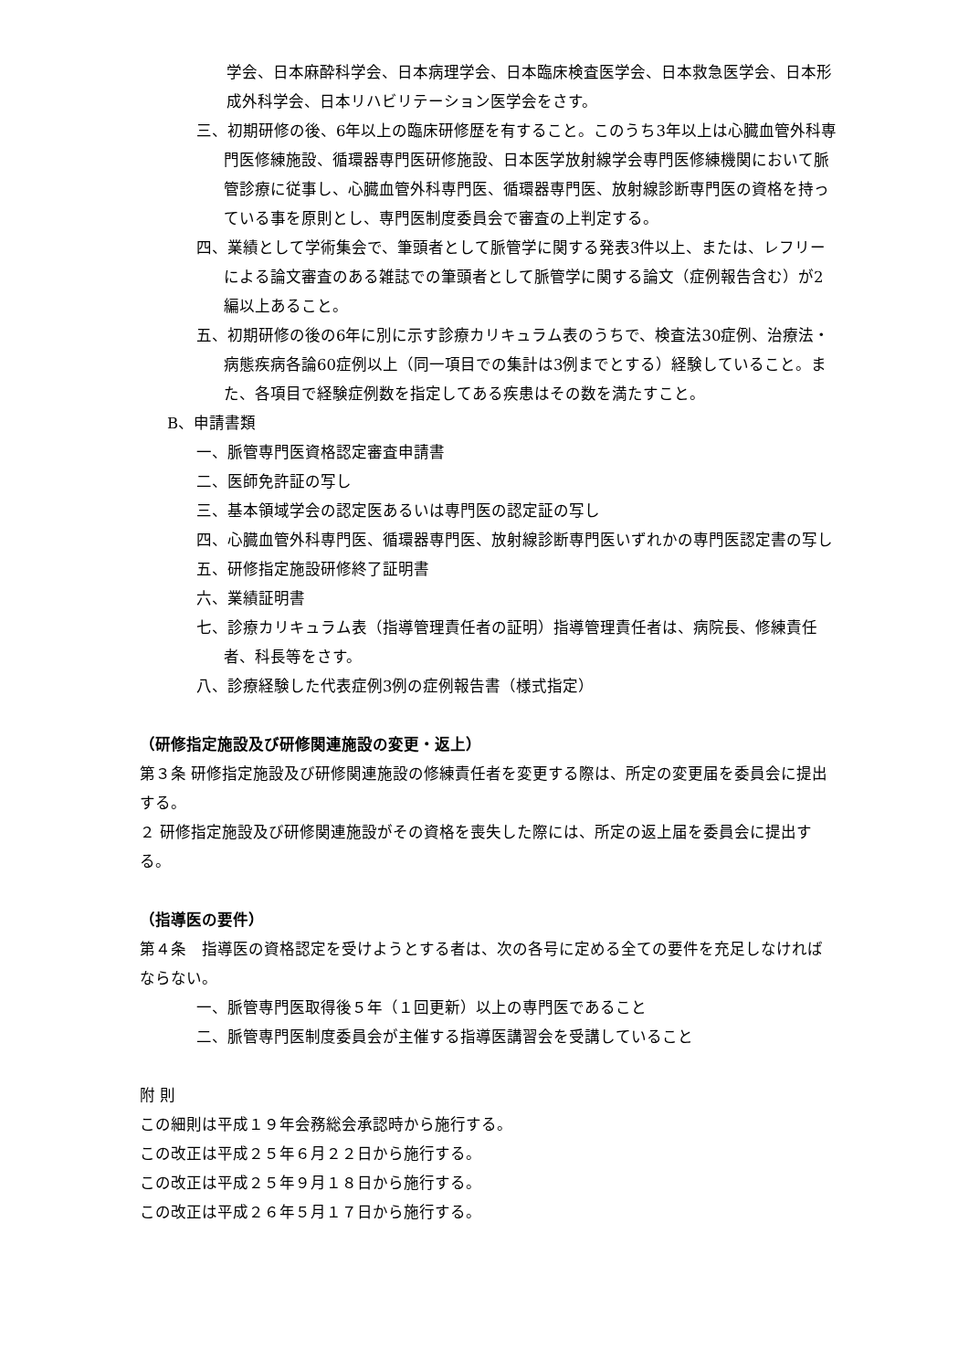学会、日本麻酔科学会、日本病理学会、日本臨床検査医学会、日本救急医学会、日本形成外科学会、日本リハビリテーション医学会をさす。
三、初期研修の後、6年以上の臨床研修歴を有すること。このうち3年以上は心臓血管外科専門医修練施設、循環器専門医研修施設、日本医学放射線学会専門医修練機関において脈管診療に従事し、心臓血管外科専門医、循環器専門医、放射線診断専門医の資格を持っている事を原則とし、専門医制度委員会で審査の上判定する。
四、業績として学術集会で、筆頭者として脈管学に関する発表3件以上、または、レフリーによる論文審査のある雑誌での筆頭者として脈管学に関する論文（症例報告含む）が2編以上あること。
五、初期研修の後の6年に別に示す診療カリキュラム表のうちで、検査法30症例、治療法・病態疾病各論60症例以上（同一項目での集計は3例までとする）経験していること。また、各項目で経験症例数を指定してある疾患はその数を満たすこと。
B、申請書類
一、脈管専門医資格認定審査申請書
二、医師免許証の写し
三、基本領域学会の認定医あるいは専門医の認定証の写し
四、心臓血管外科専門医、循環器専門医、放射線診断専門医いずれかの専門医認定書の写し
五、研修指定施設研修終了証明書
六、業績証明書
七、診療カリキュラム表（指導管理責任者の証明）指導管理責任者は、病院長、修練責任者、科長等をさす。
八、診療経験した代表症例3例の症例報告書（様式指定）
（研修指定施設及び研修関連施設の変更・返上）
第３条 研修指定施設及び研修関連施設の修練責任者を変更する際は、所定の変更届を委員会に提出する。
２ 研修指定施設及び研修関連施設がその資格を喪失した際には、所定の返上届を委員会に提出する。
（指導医の要件）
第４条　指導医の資格認定を受けようとする者は、次の各号に定める全ての要件を充足しなければならない。
一、脈管専門医取得後５年（１回更新）以上の専門医であること
二、脈管専門医制度委員会が主催する指導医講習会を受講していること
附 則
この細則は平成１９年会務総会承認時から施行する。
この改正は平成２５年６月２２日から施行する。
この改正は平成２５年９月１８日から施行する。
この改正は平成２６年５月１７日から施行する。